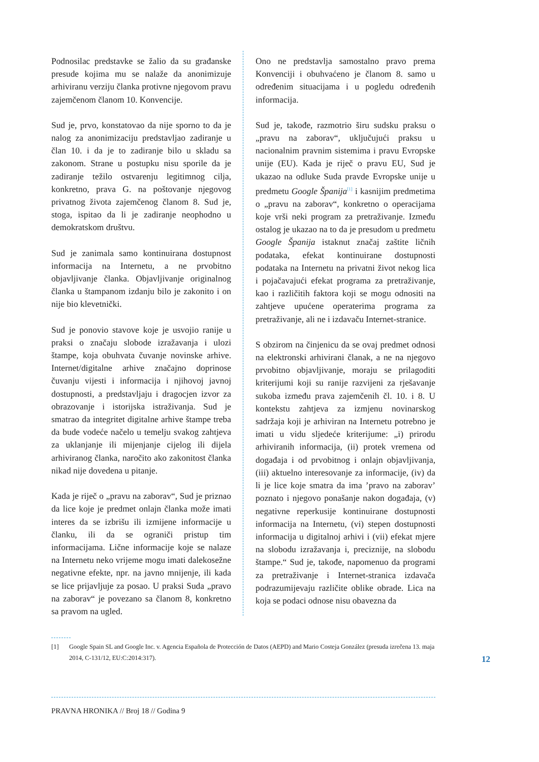Podnosilac predstavke se žalio da su građanske presude kojima mu se nalaže da anonimizuje arhiviranu verziju članka protivne njegovom pravu zajemčenom članom 10. Konvencije.
Sud je, prvo, konstatovao da nije sporno to da je nalog za anonimizaciju predstavljao zadiranje u član 10. i da je to zadiranje bilo u skladu sa zakonom. Strane u postupku nisu sporile da je zadiranje težilo ostvarenju legitimnog cilja, konkretno, prava G. na poštovanje njegovog privatnog života zajemčenog članom 8. Sud je, stoga, ispitao da li je zadiranje neophodno u demokratskom društvu.
Sud je zanimala samo kontinuirana dostupnost informacija na Internetu, a ne prvobitno objavljivanje članka. Objavljivanje originalnog članka u štampanom izdanju bilo je zakonito i on nije bio klevetnički.
Sud je ponovio stavove koje je usvojio ranije u praksi o značaju slobode izražavanja i ulozi štampe, koja obuhvata čuvanje novinske arhive. Internet/digitalne arhive značajno doprinose čuvanju vijesti i informacija i njihovoj javnoj dostupnosti, a predstavljaju i dragocjen izvor za obrazovanje i istorijska istraživanja. Sud je smatrao da integritet digitalne arhive štampe treba da bude vodeće načelo u temelju svakog zahtjeva za uklanjanje ili mijenjanje cijelog ili dijela arhiviranog članka, naročito ako zakonitost članka nikad nije dovedena u pitanje.
Kada je riječ o „pravu na zaborav“, Sud je priznao da lice koje je predmet onlajn članka može imati interes da se izbrišu ili izmijene informacije u članku, ili da se ograniči pristup tim informacijama. Lične informacije koje se nalaze na Internetu neko vrijeme mogu imati dalekosežne negativne efekte, npr. na javno mnijenje, ili kada se lice prijavljuje za posao. U praksi Suda „pravo na zaborav“ je povezano sa članom 8, konkretno sa pravom na ugled.
Ono ne predstavlja samostalno pravo prema Konvenciji i obuhvaćeno je članom 8. samo u određenim situacijama i u pogledu određenih informacija.
Sud je, takođe, razmotrio širu sudsku praksu o „pravu na zaborav“, uključujući praksu u nacionalnim pravnim sistemima i pravu Evropske unije (EU). Kada je riječ o pravu EU, Sud je ukazao na odluke Suda pravde Evropske unije u predmetu Google Španija<sup>[1]</sup> i kasnijim predmetima o „pravu na zaborav“, konkretno o operacijama koje vrši neki program za pretraživanje. Između ostalog je ukazao na to da je presudom u predmetu Google Španija istaknut značaj zaštite ličnih podataka, efekat kontinuirane dostupnosti podataka na Internetu na privatni život nekog lica i pojačavajući efekat programa za pretraživanje, kao i različitih faktora koji se mogu odnositi na zahtjeve upućene operaterima programa za pretraživanje, ali ne i izdavaču Internet-stranice.
S obzirom na činjenicu da se ovaj predmet odnosi na elektronski arhivirani članak, a ne na njegovo prvobitno objavljivanje, moraju se prilagoditi kriterijumi koji su ranije razvijeni za rješavanje sukoba između prava zajemčenih čl. 10. i 8. U kontekstu zahtjeva za izmjenu novinarskog sadržaja koji je arhiviran na Internetu potrebno je imati u vidu sljedeće kriterijume: „i) prirodu arhiviranih informacija, (ii) protek vremena od događaja i od prvobitnog i onlajn objavljivanja, (iii) aktuelno interesovanje za informacije, (iv) da li je lice koje smatra da ima ’pravo na zaborav’ poznato i njegovo ponašanje nakon događaja, (v) negativne reperkusije kontinuirane dostupnosti informacija na Internetu, (vi) stepen dostupnosti informacija u digitalnoj arhivi i (vii) efekat mjere na slobodu izražavanja i, preciznije, na slobodu štampe.“ Sud je, takođe, napomenuo da programi za pretraživanje i Internet-stranica izdavača podrazumijevaju različite oblike obrade. Lica na koja se podaci odnose nisu obavezna da
[1] Google Spain SL and Google Inc. v. Agencia Española de Protección de Datos (AEPD) and Mario Costeja González (presuda izrečena 13. maja 2014, C-131/12, EU:C:2014:317).
12
PRAVNA HRONIKA // Broj 18 // Godina 9